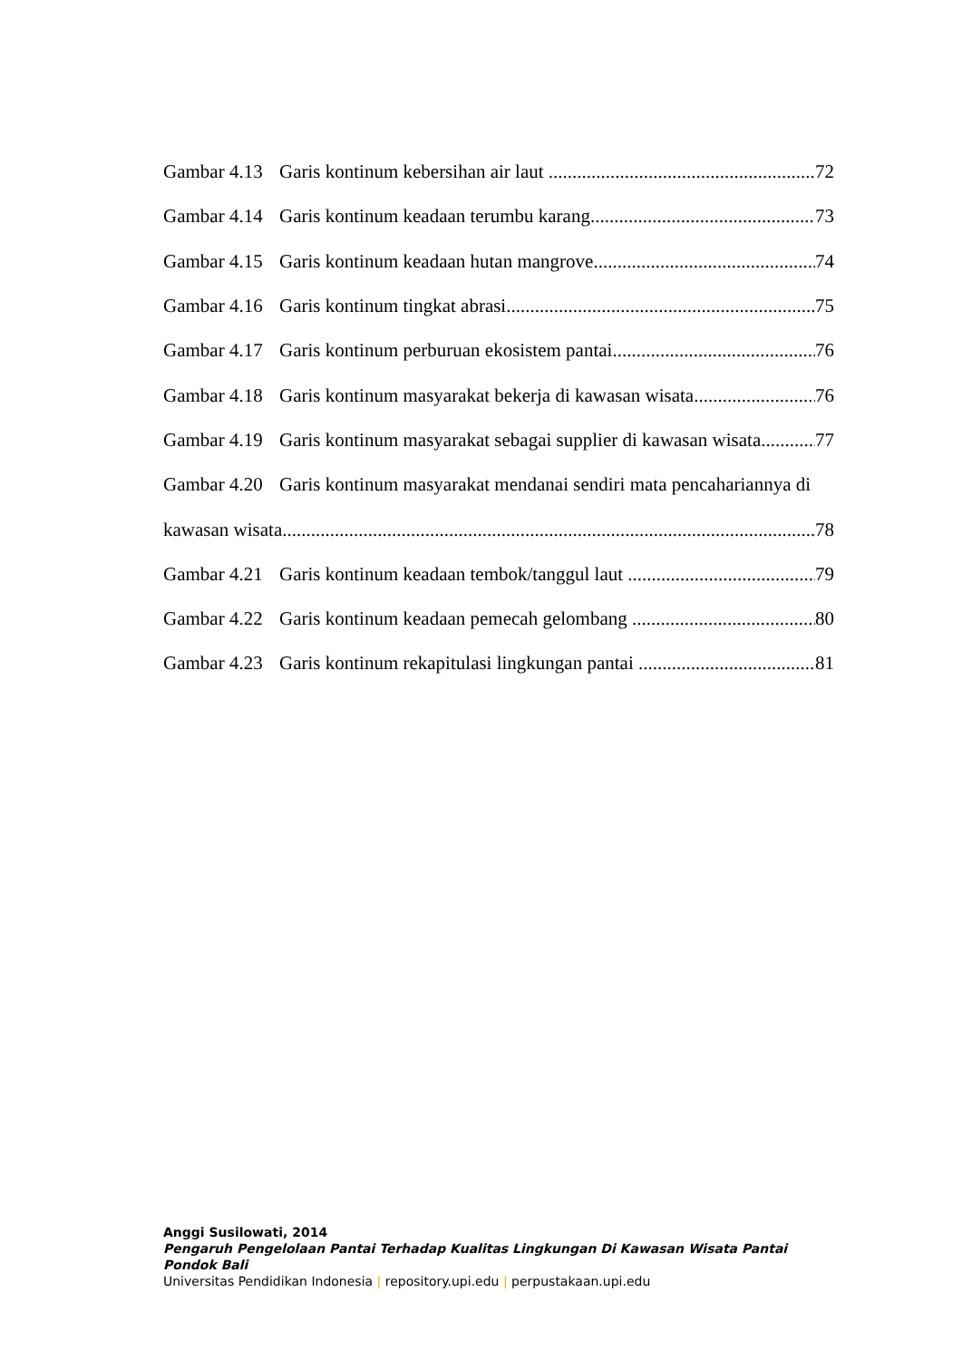Gambar 4.13 Garis kontinum kebersihan air laut 72
Gambar 4.14 Garis kontinum keadaan terumbu karang 73
Gambar 4.15 Garis kontinum keadaan hutan mangrove 74
Gambar 4.16 Garis kontinum tingkat abrasi 75
Gambar 4.17 Garis kontinum perburuan ekosistem pantai 76
Gambar 4.18 Garis kontinum masyarakat bekerja di kawasan wisata 76
Gambar 4.19 Garis kontinum masyarakat sebagai supplier di kawasan wisata 77
Gambar 4.20 Garis kontinum masyarakat mendanai sendiri mata pencahariannya di
kawasan wisata 78
Gambar 4.21 Garis kontinum keadaan tembok/tanggul laut 79
Gambar 4.22 Garis kontinum keadaan pemecah gelombang 80
Gambar 4.23 Garis kontinum rekapitulasi lingkungan pantai 81
Anggi Susilowati, 2014
Pengaruh Pengelolaan Pantai Terhadap Kualitas Lingkungan Di Kawasan Wisata Pantai Pondok Bali
Universitas Pendidikan Indonesia | repository.upi.edu | perpustakaan.upi.edu